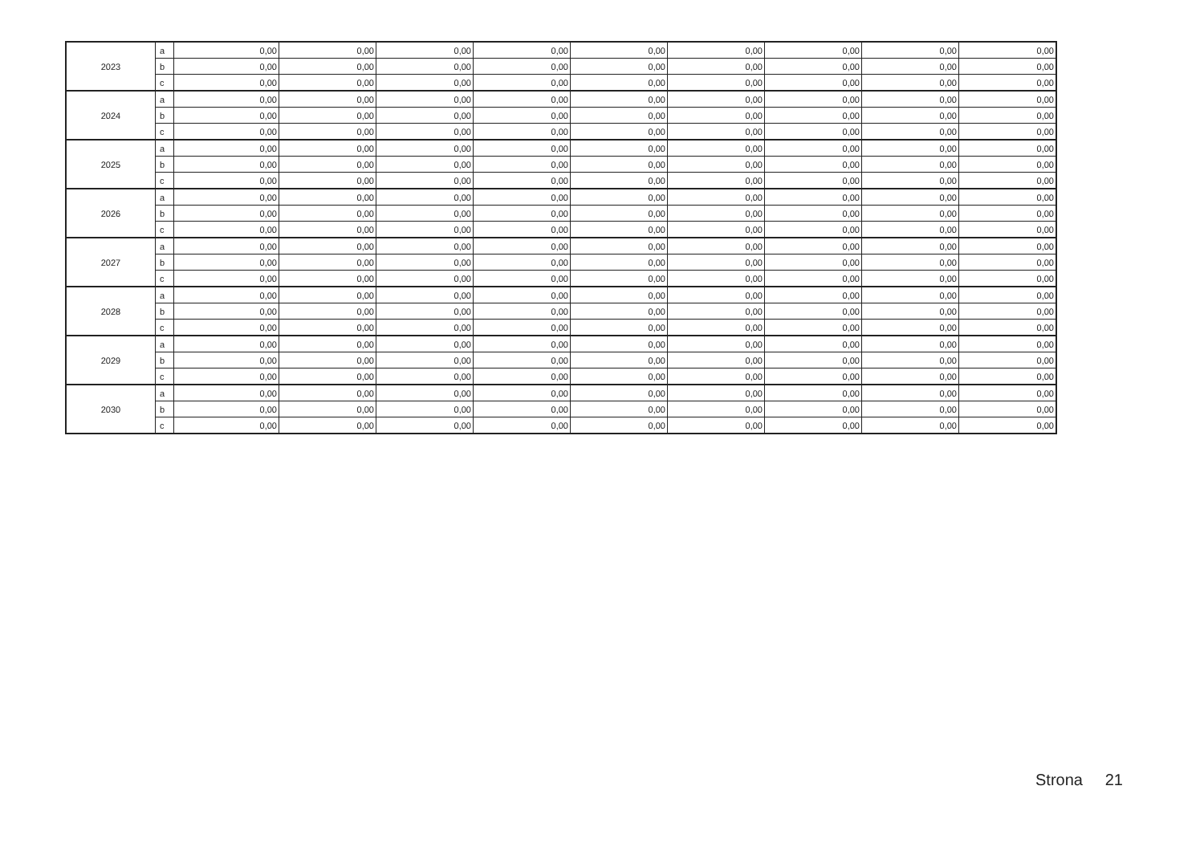| 2023 | a | 0,00 | 0,00 | 0,00 | 0,00 | 0,00 | 0,00 | 0,00 | 0,00 | 0,00 |
| | b | 0,00 | 0,00 | 0,00 | 0,00 | 0,00 | 0,00 | 0,00 | 0,00 | 0,00 |
| | c | 0,00 | 0,00 | 0,00 | 0,00 | 0,00 | 0,00 | 0,00 | 0,00 | 0,00 |
| 2024 | a | 0,00 | 0,00 | 0,00 | 0,00 | 0,00 | 0,00 | 0,00 | 0,00 | 0,00 |
| | b | 0,00 | 0,00 | 0,00 | 0,00 | 0,00 | 0,00 | 0,00 | 0,00 | 0,00 |
| | c | 0,00 | 0,00 | 0,00 | 0,00 | 0,00 | 0,00 | 0,00 | 0,00 | 0,00 |
| 2025 | a | 0,00 | 0,00 | 0,00 | 0,00 | 0,00 | 0,00 | 0,00 | 0,00 | 0,00 |
| | b | 0,00 | 0,00 | 0,00 | 0,00 | 0,00 | 0,00 | 0,00 | 0,00 | 0,00 |
| | c | 0,00 | 0,00 | 0,00 | 0,00 | 0,00 | 0,00 | 0,00 | 0,00 | 0,00 |
| 2026 | a | 0,00 | 0,00 | 0,00 | 0,00 | 0,00 | 0,00 | 0,00 | 0,00 | 0,00 |
| | b | 0,00 | 0,00 | 0,00 | 0,00 | 0,00 | 0,00 | 0,00 | 0,00 | 0,00 |
| | c | 0,00 | 0,00 | 0,00 | 0,00 | 0,00 | 0,00 | 0,00 | 0,00 | 0,00 |
| 2027 | a | 0,00 | 0,00 | 0,00 | 0,00 | 0,00 | 0,00 | 0,00 | 0,00 | 0,00 |
| | b | 0,00 | 0,00 | 0,00 | 0,00 | 0,00 | 0,00 | 0,00 | 0,00 | 0,00 |
| | c | 0,00 | 0,00 | 0,00 | 0,00 | 0,00 | 0,00 | 0,00 | 0,00 | 0,00 |
| 2028 | a | 0,00 | 0,00 | 0,00 | 0,00 | 0,00 | 0,00 | 0,00 | 0,00 | 0,00 |
| | b | 0,00 | 0,00 | 0,00 | 0,00 | 0,00 | 0,00 | 0,00 | 0,00 | 0,00 |
| | c | 0,00 | 0,00 | 0,00 | 0,00 | 0,00 | 0,00 | 0,00 | 0,00 | 0,00 |
| 2029 | a | 0,00 | 0,00 | 0,00 | 0,00 | 0,00 | 0,00 | 0,00 | 0,00 | 0,00 |
| | b | 0,00 | 0,00 | 0,00 | 0,00 | 0,00 | 0,00 | 0,00 | 0,00 | 0,00 |
| | c | 0,00 | 0,00 | 0,00 | 0,00 | 0,00 | 0,00 | 0,00 | 0,00 | 0,00 |
| 2030 | a | 0,00 | 0,00 | 0,00 | 0,00 | 0,00 | 0,00 | 0,00 | 0,00 | 0,00 |
| | b | 0,00 | 0,00 | 0,00 | 0,00 | 0,00 | 0,00 | 0,00 | 0,00 | 0,00 |
| | c | 0,00 | 0,00 | 0,00 | 0,00 | 0,00 | 0,00 | 0,00 | 0,00 | 0,00 |
Strona 21